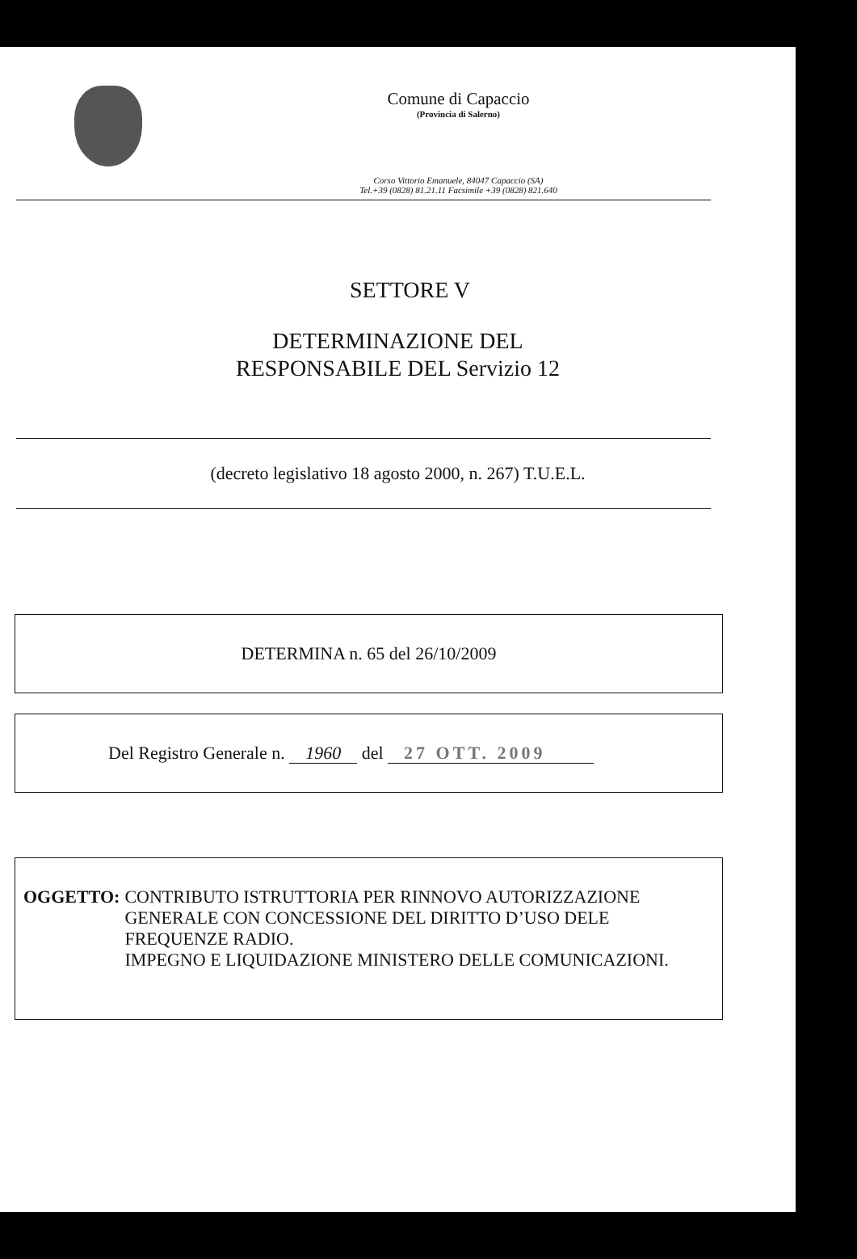Comune di Capaccio
(Provincia di Salerno)
Corso Vittorio Emanuele, 84047 Capaccio (SA)
Tel.+39 (0828) 81.21.11 Facsimile +39 (0828) 821.640
SETTORE V
DETERMINAZIONE DEL
RESPONSABILE DEL Servizio 12
(decreto legislativo 18 agosto 2000, n. 267) T.U.E.L.
DETERMINA n. 65 del 26/10/2009
Del Registro Generale n. 1960 del 27 OTT. 2009
OGGETTO: CONTRIBUTO ISTRUTTORIA PER RINNOVO AUTORIZZAZIONE GENERALE CON CONCESSIONE DEL DIRITTO D’USO DELE FREQUENZE RADIO.
IMPEGNO E LIQUIDAZIONE MINISTERO DELLE COMUNICAZIONI.